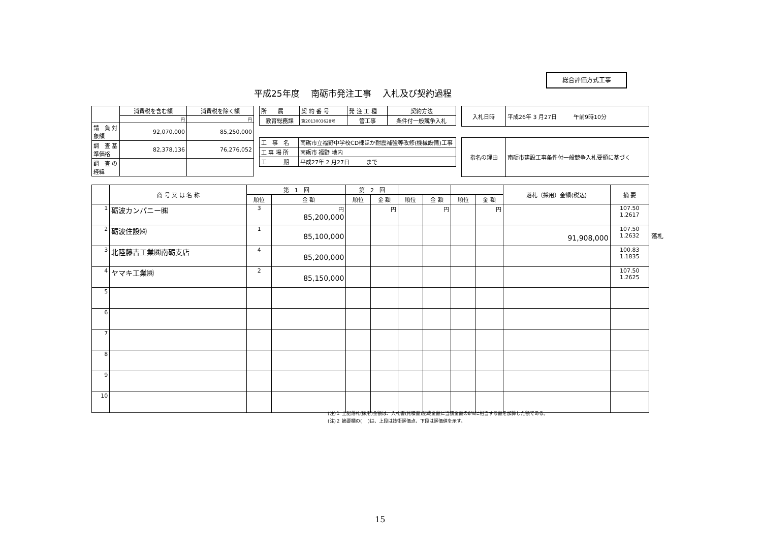総合評価方式工事
平成25年度　 南砺市発注工事　 入札及び契約過程
| | 消費税を含む額 | 消費税を除く額 |
| | 円 | 円 |
| 請 負 対象額 | 92,070,000 | 85,250,000 |
| 調 査 基準価格 | 82,378,136 | 76,276,052 |
| 調 査 の経緯 | | |
| 所 属 | 契 約 番 号 | 発 注 工 種 | 契約方法 |
| 教育総務課 | 第2013003628号 | 管工事 | 条件付一般競争入札 |
| 入札日時 | 平成26年 3 月27日 午前9時10分 |
| 工 事 名 | 南砺市立福野中学校CD棟ほか耐震補強等改修(機械設備)工事 |
| 工 事 場 所 | 南砺市 福野 地内 |
| 工 期 | 平成27年 2 月27日 まで |
| 指名の理由 | 南砺市建設工事条件付一般競争入札要領に基づく |
| | 商 号 又 は 名 称 | 第 1 回 | | 第 2 回 | | | | | | 落札（採用）金額(税込) | 摘 要 |
| --- | --- | --- | --- | --- | --- | --- | --- | --- | --- | --- | --- |
| | | 順位 | 金 額 | 順位 | 金 額 | 順位 | 金 額 | 順位 | 金 額 | | |
| 1 | 砺波カンパニー㈱ | 3 | 円 85,200,000 | | 円 | | 円 | | 円 | | 107.50 1.2617 |
| 2 | 砺波住設㈱ | 1 | 85,100,000 | | | | | | | 91,908,000 | 107.50 1.2632 |
| 3 | 北陸藤吉工業㈱南砺支店 | 4 | 85,200,000 | | | | | | | | 100.83 1.1835 |
| 4 | ヤマキ工業㈱ | 2 | 85,150,000 | | | | | | | | 107.50 1.2625 |
| 5 | | | | | | | | | | | |
| 6 | | | | | | | | | | | |
| 7 | | | | | | | | | | | |
| 8 | | | | | | | | | | | |
| 9 | | | | | | | | | | | |
| 10 | | | | | | | | | | | |
落札
(注)１ 上記落札(採用)金額は、入札書(見積書)記載金額に当該金額の8%に相当する額を加算した額である。
(注)２ 摘要欄の(　 )は、上段は技術評価点、下段は評価値を示す。
15